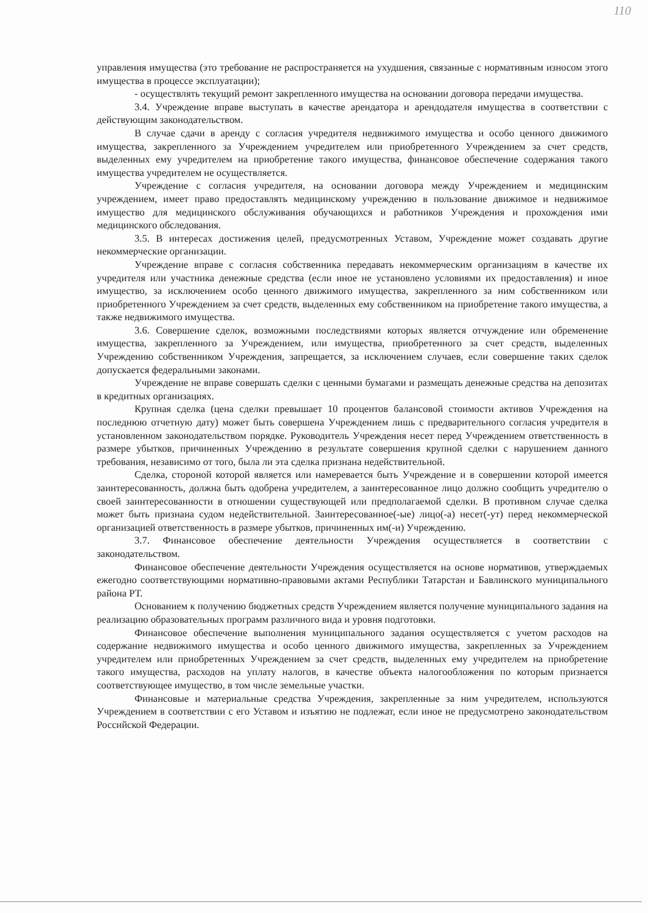110
управления имущества (это требование не распространяется на ухудшения, связанные с нормативным износом этого имущества в процессе эксплуатации);
- осуществлять текущий ремонт закрепленного имущества на основании договора передачи имущества.
3.4. Учреждение вправе выступать в качестве арендатора и арендодателя имущества в соответствии с действующим законодательством.
В случае сдачи в аренду с согласия учредителя недвижимого имущества и особо ценного движимого имущества, закрепленного за Учреждением учредителем или приобретенного Учреждением за счет средств, выделенных ему учредителем на приобретение такого имущества, финансовое обеспечение содержания такого имущества учредителем не осуществляется.
Учреждение с согласия учредителя, на основании договора между Учреждением и медицинским учреждением, имеет право предоставлять медицинскому учреждению в пользование движимое и недвижимое имущество для медицинского обслуживания обучающихся и работников Учреждения и прохождения ими медицинского обследования.
3.5. В интересах достижения целей, предусмотренных Уставом, Учреждение может создавать другие некоммерческие организации.
Учреждение вправе с согласия собственника передавать некоммерческим организациям в качестве их учредителя или участника денежные средства (если иное не установлено условиями их предоставления) и иное имущество, за исключением особо ценного движимого имущества, закрепленного за ним собственником или приобретенного Учреждением за счет средств, выделенных ему собственником на приобретение такого имущества, а также недвижимого имущества.
3.6. Совершение сделок, возможными последствиями которых является отчуждение или обременение имущества, закрепленного за Учреждением, или имущества, приобретенного за счет средств, выделенных Учреждению собственником Учреждения, запрещается, за исключением случаев, если совершение таких сделок допускается федеральными законами.
Учреждение не вправе совершать сделки с ценными бумагами и размещать денежные средства на депозитах в кредитных организациях.
Крупная сделка (цена сделки превышает 10 процентов балансовой стоимости активов Учреждения на последнюю отчетную дату) может быть совершена Учреждением лишь с предварительного согласия учредителя в установленном законодательством порядке. Руководитель Учреждения несет перед Учреждением ответственность в размере убытков, причиненных Учреждению в результате совершения крупной сделки с нарушением данного требования, независимо от того, была ли эта сделка признана недействительной.
Сделка, стороной которой является или намеревается быть Учреждение и в совершении которой имеется заинтересованность, должна быть одобрена учредителем, а заинтересованное лицо должно сообщить учредителю о своей заинтересованности в отношении существующей или предполагаемой сделки. В противном случае сделка может быть признана судом недействительной. Заинтересованное(-ые) лицо(-а) несет(-ут) перед некоммерческой организацией ответственность в размере убытков, причиненных им(-и) Учреждению.
3.7. Финансовое обеспечение деятельности Учреждения осуществляется в соответствии с законодательством.
Финансовое обеспечение деятельности Учреждения осуществляется на основе нормативов, утверждаемых ежегодно соответствующими нормативно-правовыми актами Республики Татарстан и Бавлинского муниципального района РТ.
Основанием к получению бюджетных средств Учреждением является получение муниципального задания на реализацию образовательных программ различного вида и уровня подготовки.
Финансовое обеспечение выполнения муниципального задания осуществляется с учетом расходов на содержание недвижимого имущества и особо ценного движимого имущества, закрепленных за Учреждением учредителем или приобретенных Учреждением за счет средств, выделенных ему учредителем на приобретение такого имущества, расходов на уплату налогов, в качестве объекта налогообложения по которым признается соответствующее имущество, в том числе земельные участки.
Финансовые и материальные средства Учреждения, закрепленные за ним учредителем, используются Учреждением в соответствии с его Уставом и изъятию не подлежат, если иное не предусмотрено законодательством Российской Федерации.